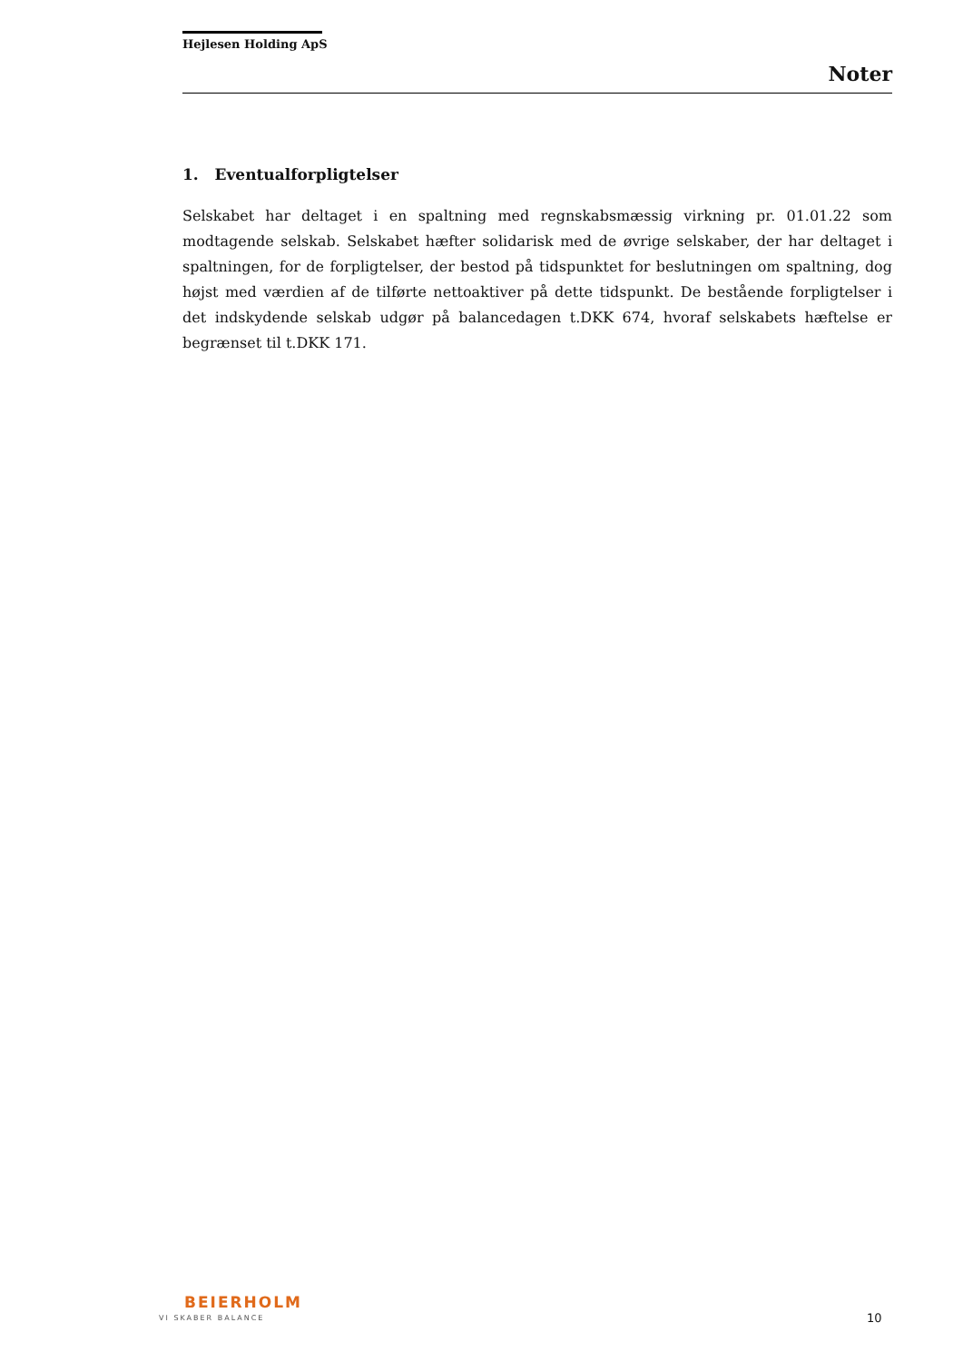Hejlesen Holding ApS
Noter
1. Eventualforpligtelser
Selskabet har deltaget i en spaltning med regnskabsmæssig virkning pr. 01.01.22 som modtagende selskab. Selskabet hæfter solidarisk med de øvrige selskaber, der har deltaget i spaltningen, for de forpligtelser, der bestod på tidspunktet for beslutningen om spaltning, dog højst med værdien af de tilførte nettoaktiver på dette tidspunkt. De bestående forpligtelser i det indskydende selskab udgør på balancedagen t.DKK 674, hvoraf selskabets hæftelse er begrænset til t.DKK 171.
BEIERHOLM
VI SKABER BALANCE 10